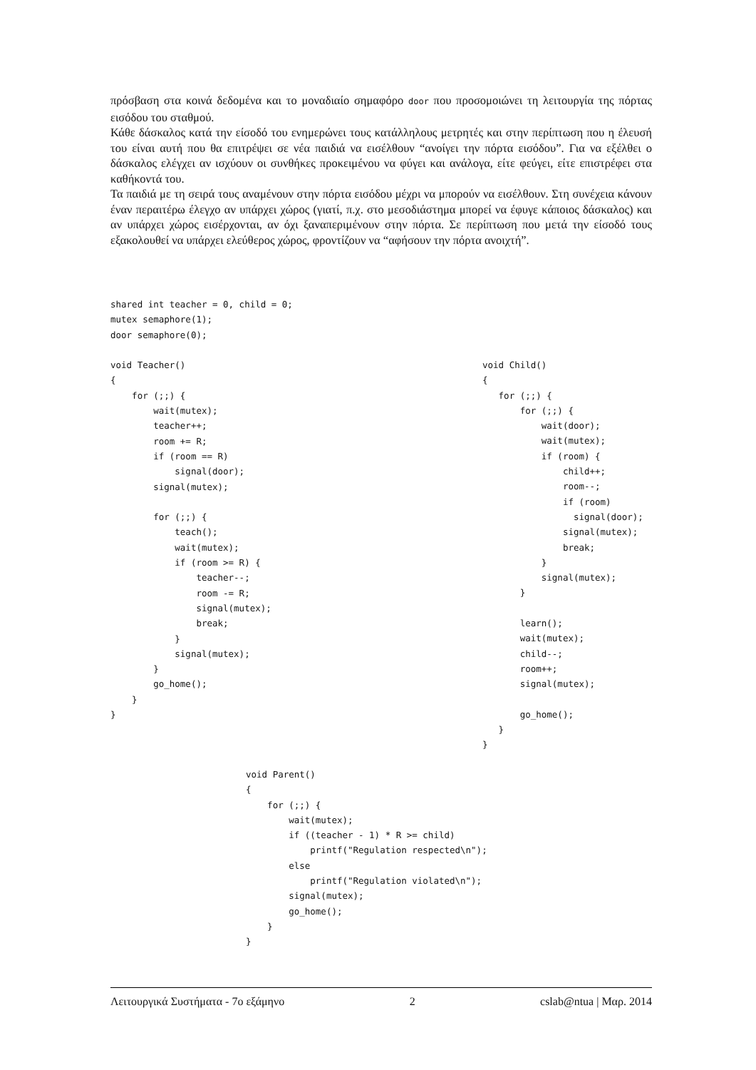πρόσβαση στα κοινά δεδομένα και το μοναδιαίο σημαφόρο door που προσομοιώνει τη λειτουργία της πόρτας εισόδου του σταθμού.
Κάθε δάσκαλος κατά την είσοδό του ενημερώνει τους κατάλληλους μετρητές και στην περίπτωση που η έλευσή του είναι αυτή που θα επιτρέψει σε νέα παιδιά να εισέλθουν “ανοίγει την πόρτα εισόδου”. Για να εξέλθει ο δάσκαλος ελέγχει αν ισχύουν οι συνθήκες προκειμένου να φύγει και ανάλογα, είτε φεύγει, είτε επιστρέφει στα καθήκοντά του.
Τα παιδιά με τη σειρά τους αναμένουν στην πόρτα εισόδου μέχρι να μπορούν να εισέλθουν. Στη συνέχεια κάνουν έναν περαιτέρω έλεγχο αν υπάρχει χώρος (γιατί, π.χ. στο μεσοδιάστημα μπορεί να έφυγε κάποιος δάσκαλος) και αν υπάρχει χώρος εισέρχονται, αν όχι ξαναπεριμένουν στην πόρτα. Σε περίπτωση που μετά την είσοδό τους εξακολουθεί να υπάρχει ελεύθερος χώρος, φροντίζουν να “αφήσουν την πόρτα ανοιχτή”.
shared int teacher = 0, child = 0;
mutex semaphore(1);
door semaphore(0);

void Teacher()
{
    for (;;) {
        wait(mutex);
        teacher++;
        room += R;
        if (room == R)
            signal(door);
        signal(mutex);

        for (;;) {
            teach();
            wait(mutex);
            if (room >= R) {
                teacher--;
                room -= R;
                signal(mutex);
                break;
            }
            signal(mutex);
        }
        go_home();
    }
}
void Child()
{
   for (;;) {
       for (;;) {
           wait(door);
           wait(mutex);
           if (room) {
               child++;
               room--;
               if (room)
                 signal(door);
               signal(mutex);
               break;
           }
           signal(mutex);
       }

       learn();
       wait(mutex);
       child--;
       room++;
       signal(mutex);

       go_home();
   }
}
void Parent()
{
    for (;;) {
        wait(mutex);
        if ((teacher - 1) * R >= child)
            printf("Regulation respected\n");
        else
            printf("Regulation violated\n");
        signal(mutex);
        go_home();
    }
}
Λειτουργικά Συστήματα - 7ο εξάμηνο 2 cslab@ntua | Μαρ. 2014